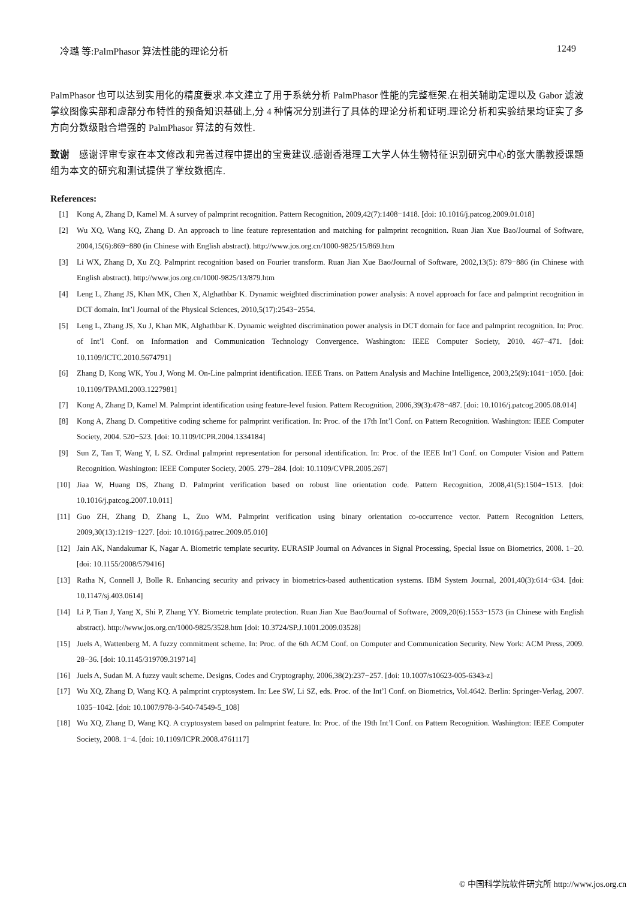冷璐 等:PalmPhasor 算法性能的理论分析 1249
PalmPhasor 也可以达到实用化的精度要求.本文建立了用于系统分析 PalmPhasor 性能的完整框架.在相关辅助定理以及 Gabor 滤波掌纹图像实部和虚部分布特性的预备知识基础上,分 4 种情况分别进行了具体的理论分析和证明.理论分析和实验结果均证实了多方向分数级融合增强的 PalmPhasor 算法的有效性.
致谢　感谢评审专家在本文修改和完善过程中提出的宝贵建议.感谢香港理工大学人体生物特征识别研究中心的张大鹏教授课题组为本文的研究和测试提供了掌纹数据库.
References:
[1] Kong A, Zhang D, Kamel M. A survey of palmprint recognition. Pattern Recognition, 2009,42(7):1408−1418. [doi: 10.1016/j.patcog.2009.01.018]
[2] Wu XQ, Wang KQ, Zhang D. An approach to line feature representation and matching for palmprint recognition. Ruan Jian Xue Bao/Journal of Software, 2004,15(6):869−880 (in Chinese with English abstract). http://www.jos.org.cn/1000-9825/15/869.htm
[3] Li WX, Zhang D, Xu ZQ. Palmprint recognition based on Fourier transform. Ruan Jian Xue Bao/Journal of Software, 2002,13(5): 879−886 (in Chinese with English abstract). http://www.jos.org.cn/1000-9825/13/879.htm
[4] Leng L, Zhang JS, Khan MK, Chen X, Alghathbar K. Dynamic weighted discrimination power analysis: A novel approach for face and palmprint recognition in DCT domain. Int’l Journal of the Physical Sciences, 2010,5(17):2543−2554.
[5] Leng L, Zhang JS, Xu J, Khan MK, Alghathbar K. Dynamic weighted discrimination power analysis in DCT domain for face and palmprint recognition. In: Proc. of Int’l Conf. on Information and Communication Technology Convergence. Washington: IEEE Computer Society, 2010. 467−471. [doi: 10.1109/ICTC.2010.5674791]
[6] Zhang D, Kong WK, You J, Wong M. On-Line palmprint identification. IEEE Trans. on Pattern Analysis and Machine Intelligence, 2003,25(9):1041−1050. [doi: 10.1109/TPAMI.2003.1227981]
[7] Kong A, Zhang D, Kamel M. Palmprint identification using feature-level fusion. Pattern Recognition, 2006,39(3):478−487. [doi: 10.1016/j.patcog.2005.08.014]
[8] Kong A, Zhang D. Competitive coding scheme for palmprint verification. In: Proc. of the 17th Int’l Conf. on Pattern Recognition. Washington: IEEE Computer Society, 2004. 520−523. [doi: 10.1109/ICPR.2004.1334184]
[9] Sun Z, Tan T, Wang Y, L SZ. Ordinal palmprint representation for personal identification. In: Proc. of the IEEE Int’l Conf. on Computer Vision and Pattern Recognition. Washington: IEEE Computer Society, 2005. 279−284. [doi: 10.1109/CVPR.2005.267]
[10] Jiaa W, Huang DS, Zhang D. Palmprint verification based on robust line orientation code. Pattern Recognition, 2008,41(5):1504−1513. [doi: 10.1016/j.patcog.2007.10.011]
[11] Guo ZH, Zhang D, Zhang L, Zuo WM. Palmprint verification using binary orientation co-occurrence vector. Pattern Recognition Letters, 2009,30(13):1219−1227. [doi: 10.1016/j.patrec.2009.05.010]
[12] Jain AK, Nandakumar K, Nagar A. Biometric template security. EURASIP Journal on Advances in Signal Processing, Special Issue on Biometrics, 2008. 1−20. [doi: 10.1155/2008/579416]
[13] Ratha N, Connell J, Bolle R. Enhancing security and privacy in biometrics-based authentication systems. IBM System Journal, 2001,40(3):614−634. [doi: 10.1147/sj.403.0614]
[14] Li P, Tian J, Yang X, Shi P, Zhang YY. Biometric template protection. Ruan Jian Xue Bao/Journal of Software, 2009,20(6):1553−1573 (in Chinese with English abstract). http://www.jos.org.cn/1000-9825/3528.htm [doi: 10.3724/SP.J.1001.2009.03528]
[15] Juels A, Wattenberg M. A fuzzy commitment scheme. In: Proc. of the 6th ACM Conf. on Computer and Communication Security. New York: ACM Press, 2009. 28−36. [doi: 10.1145/319709.319714]
[16] Juels A, Sudan M. A fuzzy vault scheme. Designs, Codes and Cryptography, 2006,38(2):237−257. [doi: 10.1007/s10623-005-6343-z]
[17] Wu XQ, Zhang D, Wang KQ. A palmprint cryptosystem. In: Lee SW, Li SZ, eds. Proc. of the Int’l Conf. on Biometrics, Vol.4642. Berlin: Springer-Verlag, 2007. 1035−1042. [doi: 10.1007/978-3-540-74549-5_108]
[18] Wu XQ, Zhang D, Wang KQ. A cryptosystem based on palmprint feature. In: Proc. of the 19th Int’l Conf. on Pattern Recognition. Washington: IEEE Computer Society, 2008. 1−4. [doi: 10.1109/ICPR.2008.4761117]
© 中国科学院软件研究所 http://www.jos.org.cn